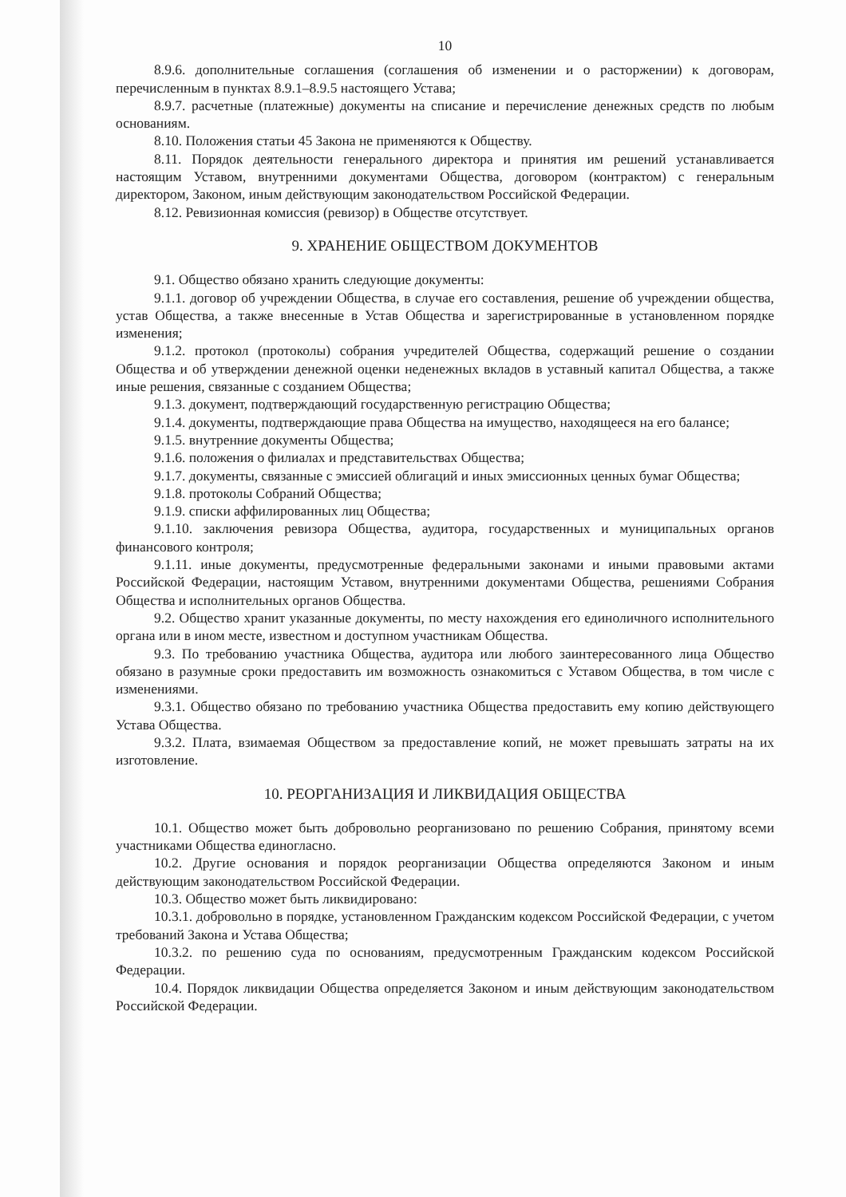10
8.9.6. дополнительные соглашения (соглашения об изменении и о расторжении) к договорам, перечисленным в пунктах 8.9.1–8.9.5 настоящего Устава;
8.9.7. расчетные (платежные) документы на списание и перечисление денежных средств по любым основаниям.
8.10. Положения статьи 45 Закона не применяются к Обществу.
8.11. Порядок деятельности генерального директора и принятия им решений устанавливается настоящим Уставом, внутренними документами Общества, договором (контрактом) с генеральным директором, Законом, иным действующим законодательством Российской Федерации.
8.12. Ревизионная комиссия (ревизор) в Обществе отсутствует.
9. ХРАНЕНИЕ ОБЩЕСТВОМ ДОКУМЕНТОВ
9.1. Общество обязано хранить следующие документы:
9.1.1. договор об учреждении Общества, в случае его составления, решение об учреждении общества, устав Общества, а также внесенные в Устав Общества и зарегистрированные в установленном порядке изменения;
9.1.2. протокол (протоколы) собрания учредителей Общества, содержащий решение о создании Общества и об утверждении денежной оценки неденежных вкладов в уставный капитал Общества, а также иные решения, связанные с созданием Общества;
9.1.3. документ, подтверждающий государственную регистрацию Общества;
9.1.4. документы, подтверждающие права Общества на имущество, находящееся на его балансе;
9.1.5. внутренние документы Общества;
9.1.6. положения о филиалах и представительствах Общества;
9.1.7. документы, связанные с эмиссией облигаций и иных эмиссионных ценных бумаг Общества;
9.1.8. протоколы Собраний Общества;
9.1.9. списки аффилированных лиц Общества;
9.1.10. заключения ревизора Общества, аудитора, государственных и муниципальных органов финансового контроля;
9.1.11. иные документы, предусмотренные федеральными законами и иными правовыми актами Российской Федерации, настоящим Уставом, внутренними документами Общества, решениями Собрания Общества и исполнительных органов Общества.
9.2. Общество хранит указанные документы, по месту нахождения его единоличного исполнительного органа или в ином месте, известном и доступном участникам Общества.
9.3. По требованию участника Общества, аудитора или любого заинтересованного лица Общество обязано в разумные сроки предоставить им возможность ознакомиться с Уставом Общества, в том числе с изменениями.
9.3.1. Общество обязано по требованию участника Общества предоставить ему копию действующего Устава Общества.
9.3.2. Плата, взимаемая Обществом за предоставление копий, не может превышать затраты на их изготовление.
10. РЕОРГАНИЗАЦИЯ И ЛИКВИДАЦИЯ ОБЩЕСТВА
10.1. Общество может быть добровольно реорганизовано по решению Собрания, принятому всеми участниками Общества единогласно.
10.2. Другие основания и порядок реорганизации Общества определяются Законом и иным действующим законодательством Российской Федерации.
10.3. Общество может быть ликвидировано:
10.3.1. добровольно в порядке, установленном Гражданским кодексом Российской Федерации, с учетом требований Закона и Устава Общества;
10.3.2. по решению суда по основаниям, предусмотренным Гражданским кодексом Российской Федерации.
10.4. Порядок ликвидации Общества определяется Законом и иным действующим законодательством Российской Федерации.